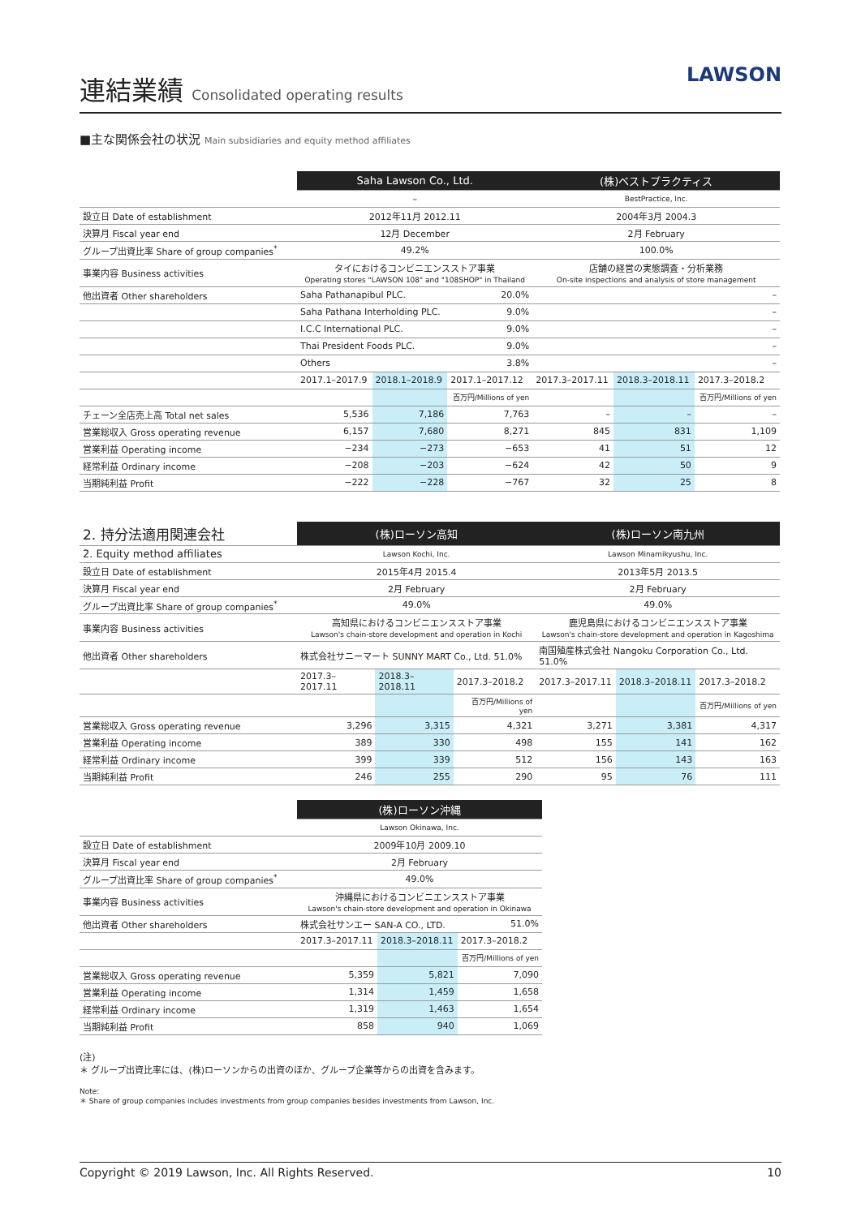連結業績 Consolidated operating results
LAWSON
■主な関係会社の状況 Main subsidiaries and equity method affiliates
| | Saha Lawson Co., Ltd. | | | (株)ベストプラクティス | | |
| | – | | | BestPractice, Inc. | | |
| 設立日 Date of establishment | 2012年11月 2012.11 | | | 2004年3月 2004.3 | | |
| 決算月 Fiscal year end | 12月 December | | | 2月 February | | |
| グループ出資比率 Share of group companies<sup>*</sup> | 49.2% | | | 100.0% | | |
| 事業内容 Business activities | タイにおけるコンビニエンスストア事業 Operating stores "LAWSON 108" and "108SHOP" in Thailand | | | 店舗の経営の実態調査・分析業務 On-site inspections and analysis of store management | | |
| 他出資者 Other shareholders | Saha Pathanapibul PLC. | | 20.0% | – | | |
| | Saha Pathana Interholding PLC. | | 9.0% | – | | |
| | I.C.C International PLC. | | 9.0% | – | | |
| | Thai President Foods PLC. | | 9.0% | – | | |
| | Others | | 3.8% | – | | |
| | 2017.1–2017.9 | 2018.1–2018.9 | 2017.1–2017.12 | 2017.3–2017.11 | 2018.3–2018.11 | 2017.3–2018.2 |
| | | | 百万円/Millions of yen | | | 百万円/Millions of yen |
| チェーン全店売上高 Total net sales | 5,536 | 7,186 | 7,763 | – | – | – |
| 営業総収入 Gross operating revenue | 6,157 | 7,680 | 8,271 | 845 | 831 | 1,109 |
| 営業利益 Operating income | −234 | −273 | −653 | 41 | 51 | 12 |
| 経常利益 Ordinary income | −208 | −203 | −624 | 42 | 50 | 9 |
| 当期純利益 Profit | −222 | −228 | −767 | 32 | 25 | 8 |
| 2. 持分法適用関連会社 | (株)ローソン高知 | | | (株)ローソン南九州 | | |
| 2. Equity method affiliates | Lawson Kochi, Inc. | | | Lawson Minamikyushu, Inc. | | |
| 設立日 Date of establishment | 2015年4月 2015.4 | | | 2013年5月 2013.5 | | |
| 決算月 Fiscal year end | 2月 February | | | 2月 February | | |
| グループ出資比率 Share of group companies<sup>*</sup> | 49.0% | | | 49.0% | | |
| 事業内容 Business activities | 高知県におけるコンビニエンスストア事業 Lawson's chain-store development and operation in Kochi | | | 鹿児島県におけるコンビニエンスストア事業 Lawson's chain-store development and operation in Kagoshima | | |
| 他出資者 Other shareholders | 株式会社サニーマート SUNNY MART Co., Ltd. 51.0% | | | 南国殖産株式会社 Nangoku Corporation Co., Ltd. 51.0% | | |
| | 2017.3–2017.11 | 2018.3–2018.11 | 2017.3–2018.2 | 2017.3–2017.11 | 2018.3–2018.11 | 2017.3–2018.2 |
| | | | 百万円/Millions of yen | | | 百万円/Millions of yen |
| 営業総収入 Gross operating revenue | 3,296 | 3,315 | 4,321 | 3,271 | 3,381 | 4,317 |
| 営業利益 Operating income | 389 | 330 | 498 | 155 | 141 | 162 |
| 経常利益 Ordinary income | 399 | 339 | 512 | 156 | 143 | 163 |
| 当期純利益 Profit | 246 | 255 | 290 | 95 | 76 | 111 |
| | (株)ローソン沖縄 | | |
| | Lawson Okinawa, Inc. | | |
| 設立日 Date of establishment | 2009年10月 2009.10 | | |
| 決算月 Fiscal year end | 2月 February | | |
| グループ出資比率 Share of group companies<sup>*</sup> | 49.0% | | |
| 事業内容 Business activities | 沖縄県におけるコンビニエンスストア事業 Lawson's chain-store development and operation in Okinawa | | |
| 他出資者 Other shareholders | 株式会社サンエー SAN-A CO., LTD. | | 51.0% |
| | 2017.3–2017.11 | 2018.3–2018.11 | 2017.3–2018.2 |
| | | | 百万円/Millions of yen |
| 営業総収入 Gross operating revenue | 5,359 | 5,821 | 7,090 |
| 営業利益 Operating income | 1,314 | 1,459 | 1,658 |
| 経常利益 Ordinary income | 1,319 | 1,463 | 1,654 |
| 当期純利益 Profit | 858 | 940 | 1,069 |
(注)
＊ グループ出資比率には、(株)ローソンからの出資のほか、グループ企業等からの出資を含みます。
Note:
＊ Share of group companies includes investments from group companies besides investments from Lawson, Inc.
Copyright © 2019 Lawson, Inc. All Rights Reserved. 10